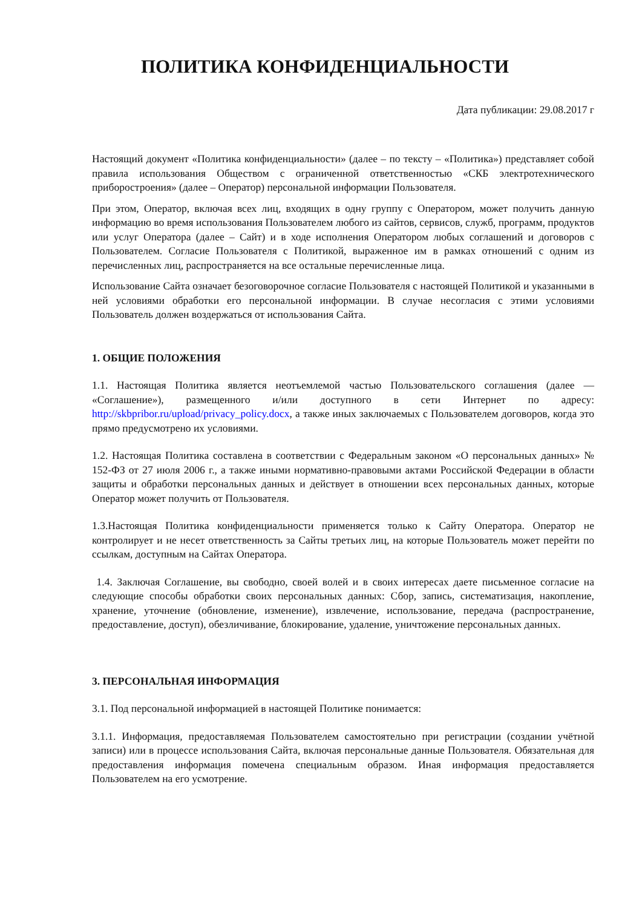ПОЛИТИКА КОНФИДЕНЦИАЛЬНОСТИ
Дата публикации: 29.08.2017 г
Настоящий документ «Политика конфиденциальности» (далее – по тексту – «Политика») представляет собой правила использования Обществом с ограниченной ответственностью «СКБ электротехнического приборостроения» (далее – Оператор) персональной информации Пользователя.
При этом, Оператор, включая всех лиц, входящих в одну группу с Оператором, может получить данную информацию во время использования Пользователем любого из сайтов, сервисов, служб, программ, продуктов или услуг Оператора (далее – Сайт) и в ходе исполнения Оператором любых соглашений и договоров с Пользователем. Согласие Пользователя с Политикой, выраженное им в рамках отношений с одним из перечисленных лиц, распространяется на все остальные перечисленные лица.
Использование Сайта означает безоговорочное согласие Пользователя с настоящей Политикой и указанными в ней условиями обработки его персональной информации. В случае несогласия с этими условиями Пользователь должен воздержаться от использования Сайта.
1. ОБЩИЕ ПОЛОЖЕНИЯ
1.1. Настоящая Политика является неотъемлемой частью Пользовательского соглашения (далее — «Соглашение»), размещенного и/или доступного в сети Интернет по адресу: http://skbpribor.ru/upload/privacy_policy.docx, а также иных заключаемых с Пользователем договоров, когда это прямо предусмотрено их условиями.
1.2. Настоящая Политика составлена в соответствии с Федеральным законом «О персональных данных» № 152-ФЗ от 27 июля 2006 г., а также иными нормативно-правовыми актами Российской Федерации в области защиты и обработки персональных данных и действует в отношении всех персональных данных, которые Оператор может получить от Пользователя.
1.3.Настоящая Политика конфиденциальности применяется только к Сайту Оператора. Оператор не контролирует и не несет ответственность за Сайты третьих лиц, на которые Пользователь может перейти по ссылкам, доступным на Сайтах Оператора.
1.4. Заключая Соглашение, вы свободно, своей волей и в своих интересах даете письменное согласие на следующие способы обработки своих персональных данных: Сбор, запись, систематизация, накопление, хранение, уточнение (обновление, изменение), извлечение, использование, передача (распространение, предоставление, доступ), обезличивание, блокирование, удаление, уничтожение персональных данных.
3. ПЕРСОНАЛЬНАЯ ИНФОРМАЦИЯ
3.1. Под персональной информацией в настоящей Политике понимается:
3.1.1. Информация, предоставляемая Пользователем самостоятельно при регистрации (создании учётной записи) или в процессе использования Сайта, включая персональные данные Пользователя. Обязательная для предоставления информация помечена специальным образом. Иная информация предоставляется Пользователем на его усмотрение.